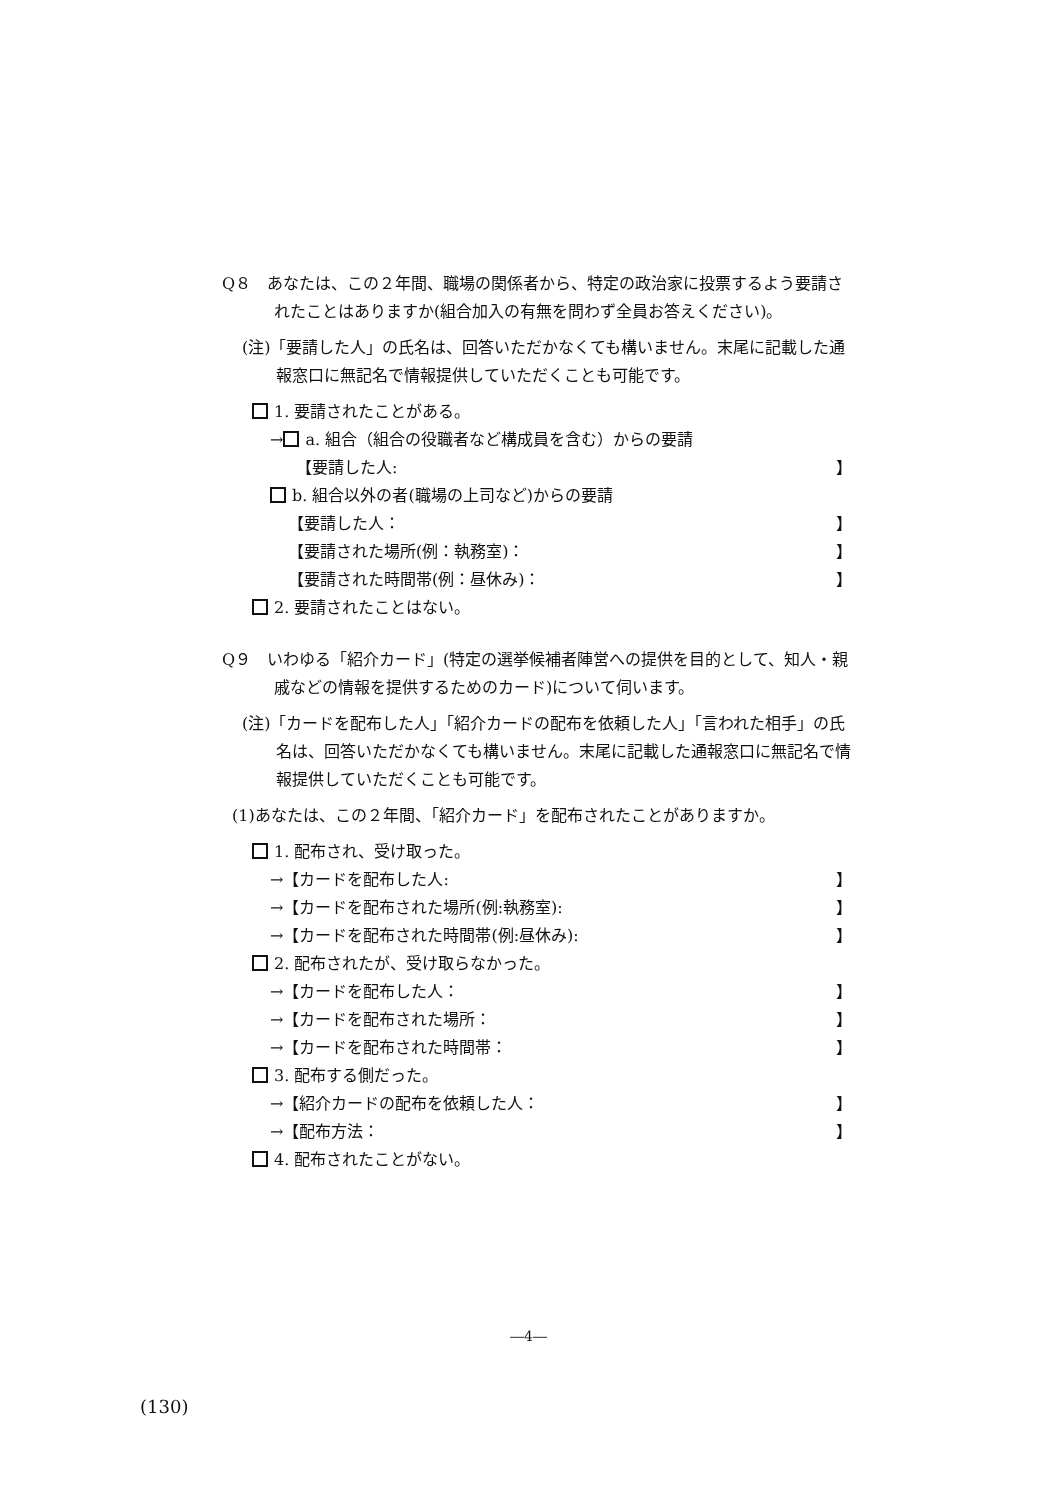Q８　あなたは、この２年間、職場の関係者から、特定の政治家に投票するよう要請されたことはありますか(組合加入の有無を問わず全員お答えください)。
(注)「要請した人」の氏名は、回答いただかなくても構いません。末尾に記載した通報窓口に無記名で情報提供していただくことも可能です。
1. 要請されたことがある。
→ a. 組合（組合の役職者など構成員を含む）からの要請
　【要請した人: 】
b. 組合以外の者(職場の上司など)からの要請
【要請した人： 】
【要請された場所(例：執務室)： 】
【要請された時間帯(例：昼休み)： 】
2. 要請されたことはない。
Q９　いわゆる「紹介カード」(特定の選挙候補者陣営への提供を目的として、知人・親戚などの情報を提供するためのカード)について伺います。
(注)「カードを配布した人」「紹介カードの配布を依頼した人」「言われた相手」の氏名は、回答いただかなくても構いません。末尾に記載した通報窓口に無記名で情報提供していただくことも可能です。
(1)あなたは、この２年間、「紹介カード」を配布されたことがありますか。
1. 配布され、受け取った。
→【カードを配布した人: 】
→【カードを配布された場所(例:執務室): 】
→【カードを配布された時間帯(例:昼休み): 】
2. 配布されたが、受け取らなかった。
→【カードを配布した人： 】
→【カードを配布された場所： 】
→【カードを配布された時間帯： 】
3. 配布する側だった。
→【紹介カードの配布を依頼した人： 】
→【配布方法： 】
4. 配布されたことがない。
―4―
(130)